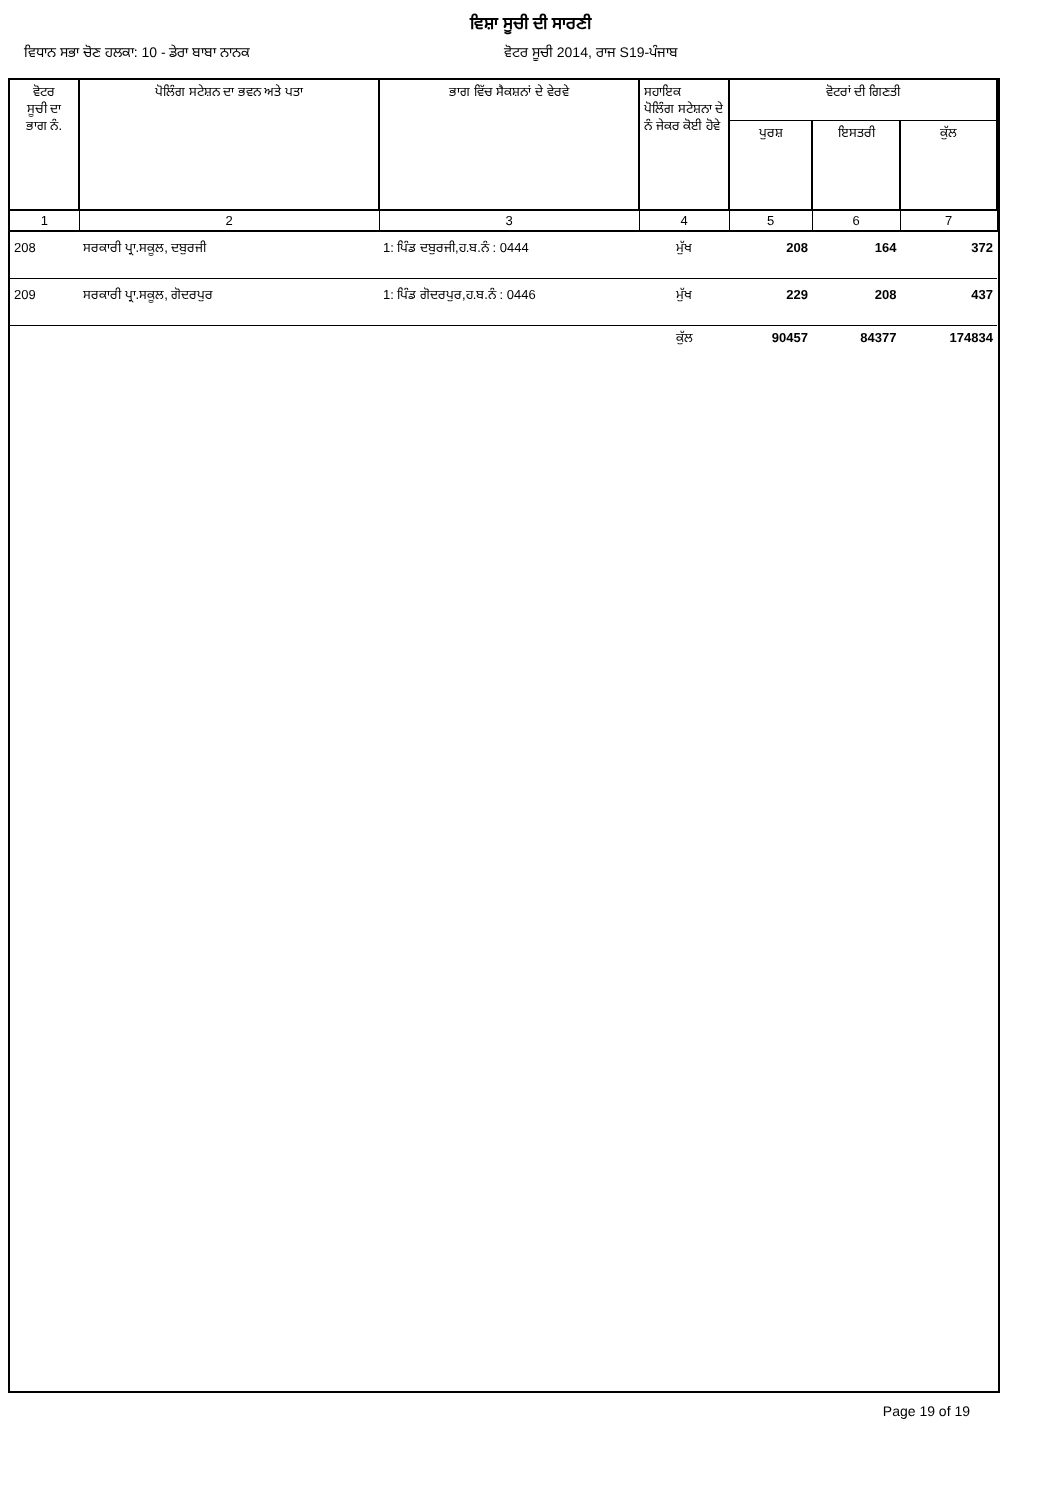ਵਿਸ਼ਾ ਸੂਚੀ ਦੀ ਸਾਰਣੀ
ਵਿਧਾਨ ਸਭਾ ਚੋਣ ਹਲਕਾ: 10 - ਡੇਰਾ ਬਾਬਾ ਨਾਨਕ ਵੋਟਰ ਸੂਚੀ 2014, ਰਾਜ S19-ਪੰਜਾਬ
| ਵੋਟਰ ਸੂਚੀ ਦਾ ਭਾਗ ਨੰ. | ਪੋਲਿੰਗ ਸਟੇਸ਼ਨ ਦਾ ਭਵਨ ਅਤੇ ਪਤਾ | ਭਾਗ ਵਿੱਚ ਸੈਕਸ਼ਨਾਂ ਦੇ ਵੇਰਵੇ | ਸਹਾਇਕ ਪੋਲਿੰਗ ਸਟੇਸ਼ਨਾ ਦੇ ਨੰ ਜੇਕਰ ਕੋਈ ਹੋਵੇ | ਵੋਟਰਾਂ ਦੀ ਗਿਣਤੀ | | |
| --- | --- | --- | --- | --- | --- | --- |
| | | | | ਪੁਰਸ਼ | ਇਸਤਰੀ | ਕੁੱਲ |
| 1 | 2 | 3 | 4 | 5 | 6 | 7 |
| 208 | ਸਰਕਾਰੀ ਪ੍ਰਾ.ਸਕੂਲ, ਦਬੁਰਜੀ | 1: ਪਿੰਡ ਦਬੁਰਜੀ,ਹ.ਬ.ਨੰ : 0444 | ਮੁੱਖ | 208 | 164 | 372 |
| 209 | ਸਰਕਾਰੀ ਪ੍ਰਾ.ਸਕੂਲ, ਗੋਦਰਪੁਰ | 1: ਪਿੰਡ ਗੋਦਰਪੁਰ,ਹ.ਬ.ਨੰ : 0446 | ਮੁੱਖ | 229 | 208 | 437 |
| | | | ਕੁੱਲ | 90457 | 84377 | 174834 |
Page 19 of 19